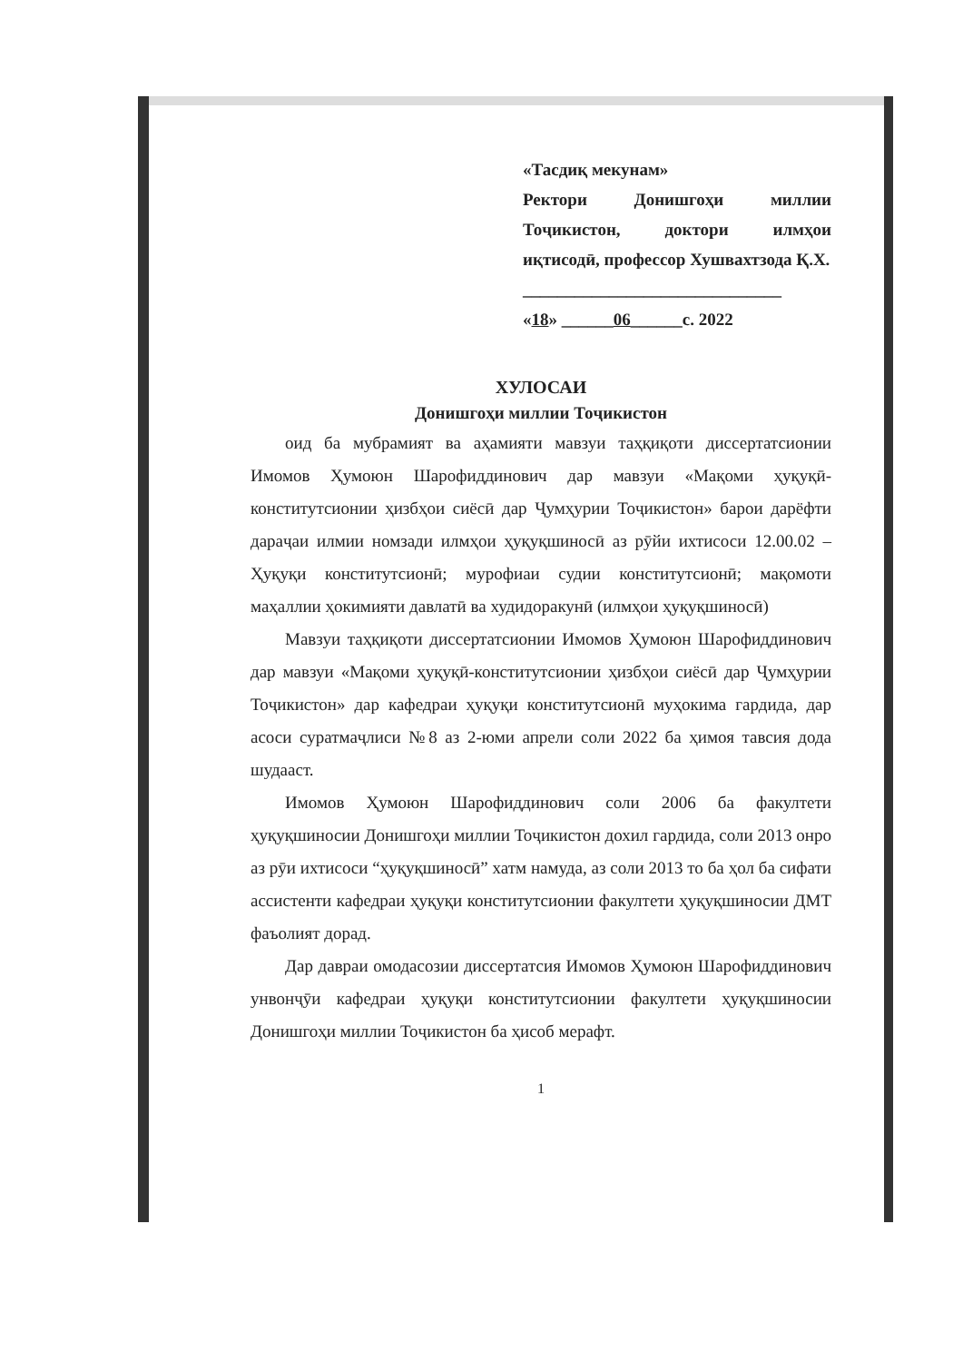«Тасдиқ мекунам»
Ректори Донишгоҳи миллии Тоҷикистон, доктори илмҳои иқтисодӣ, профессор Хушвахтзода Қ.Х.
______________________________
«18» ______06______с. 2022
ХУЛОСАИ
Донишгоҳи миллии Тоҷикистон
оид ба мубрамият ва аҳамияти мавзуи таҳқиқоти диссертатсионии Имомов Ҳумоюн Шарофиддинович дар мавзуи «Мақоми ҳуқуқӣ-конститутсионии ҳизбҳои сиёсӣ дар Ҷумҳурии Тоҷикистон» барои дарёфти дараҷаи илмии номзади илмҳои ҳуқуқшиносӣ аз рӯйи ихтисоси 12.00.02 – Ҳуқуқи конститутсионӣ; мурофиаи судии конститутсионӣ; мақомоти маҳаллии ҳокимияти давлатӣ ва худидоракунӣ (илмҳои ҳуқуқшиносӣ)
Мавзуи таҳқиқоти диссертатсионии Имомов Ҳумоюн Шарофиддинович дар мавзуи «Мақоми ҳуқуқӣ-конститутсионии ҳизбҳои сиёсӣ дар Ҷумҳурии Тоҷикистон» дар кафедраи ҳуқуқи конститутсионӣ муҳокима гардида, дар асоси суратмаҷлиси №8 аз 2-юми апрели соли 2022 ба ҳимоя тавсия дода шудааст.
Имомов Ҳумоюн Шарофиддинович соли 2006 ба факултети ҳуқуқшиносии Донишгоҳи миллии Тоҷикистон дохил гардида, соли 2013 онро аз рӯи ихтисоси “ҳуқуқшиносӣ” хатм намуда, аз соли 2013 то ба ҳол ба сифати ассистенти кафедраи ҳуқуқи конститутсионии факултети ҳуқуқшиносии ДМТ фаъолият дорад.
Дар давраи омодасозии диссертатсия Имомов Ҳумоюн Шарофиддинович унвонҷӯи кафедраи ҳуқуқи конститутсионии факултети ҳуқуқшиносии Донишгоҳи миллии Тоҷикистон ба ҳисоб мерафт.
1